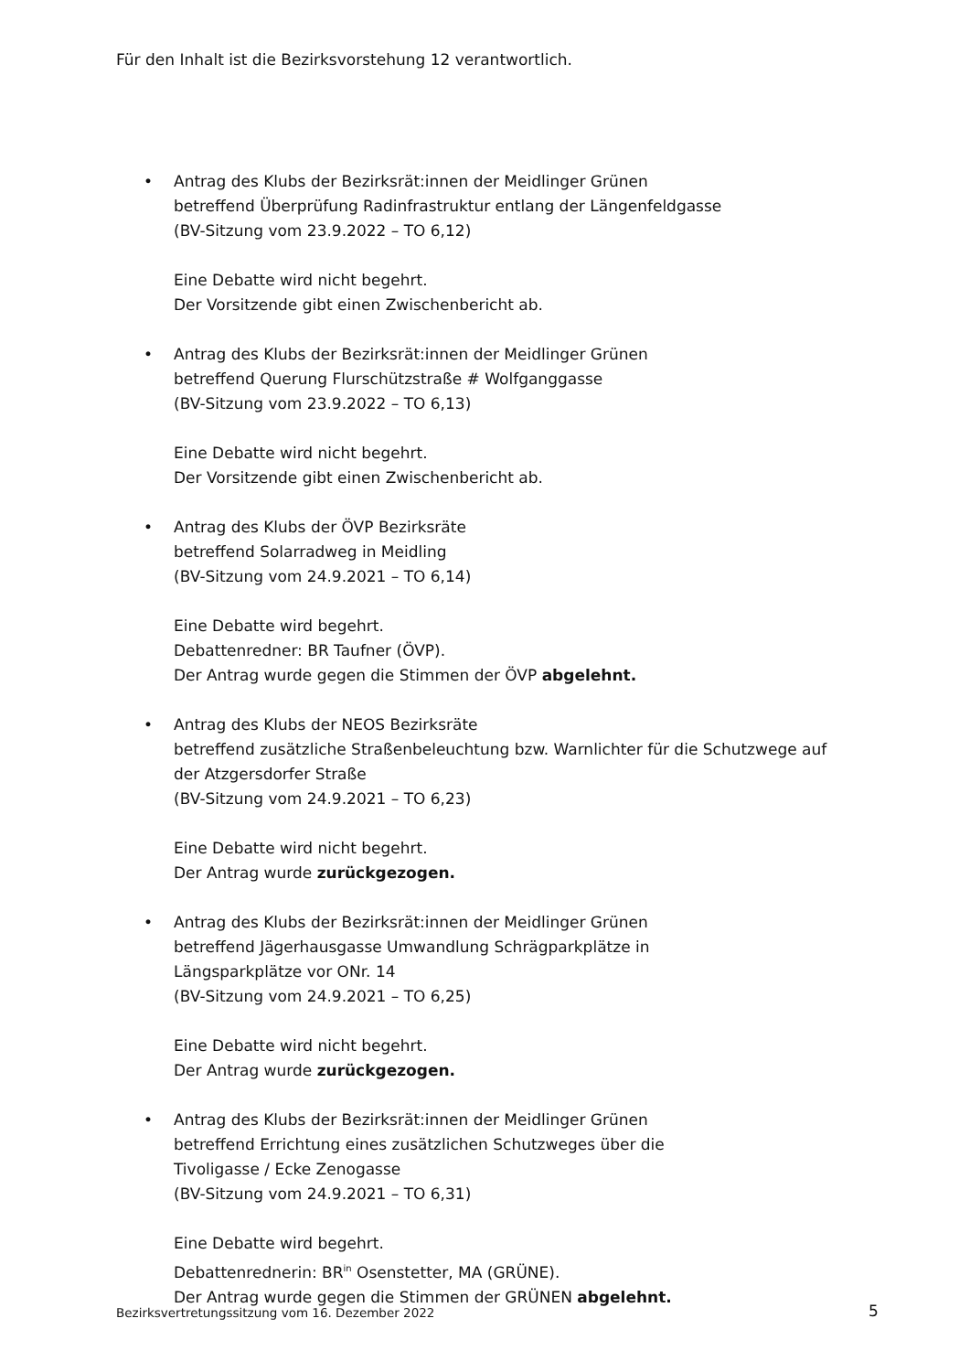Für den Inhalt ist die Bezirksvorstehung 12 verantwortlich.
•
Antrag des Klubs der Bezirksrät:innen der Meidlinger Grünen
betreffend Überprüfung Radinfrastruktur entlang der Längenfeldgasse
(BV-Sitzung vom 23.9.2022 – TO 6,12)
Eine Debatte wird nicht begehrt.
Der Vorsitzende gibt einen Zwischenbericht ab.
•
Antrag des Klubs der Bezirksrät:innen der Meidlinger Grünen
betreffend Querung Flurschützstraße # Wolfganggasse
(BV-Sitzung vom 23.9.2022 – TO 6,13)
Eine Debatte wird nicht begehrt.
Der Vorsitzende gibt einen Zwischenbericht ab.
•
Antrag des Klubs der ÖVP Bezirksräte
betreffend Solarradweg in Meidling
(BV-Sitzung vom 24.9.2021 – TO 6,14)
Eine Debatte wird begehrt.
Debattenredner: BR Taufner (ÖVP).
Der Antrag wurde gegen die Stimmen der ÖVP abgelehnt.
•
Antrag des Klubs der NEOS Bezirksräte
betreffend zusätzliche Straßenbeleuchtung bzw. Warnlichter für die Schutzwege auf der Atzgersdorfer Straße
(BV-Sitzung vom 24.9.2021 – TO 6,23)
Eine Debatte wird nicht begehrt.
Der Antrag wurde zurückgezogen.
•
Antrag des Klubs der Bezirksrät:innen der Meidlinger Grünen
betreffend Jägerhausgasse Umwandlung Schrägparkplätze in
Längsparkplätze vor ONr. 14
(BV-Sitzung vom 24.9.2021 – TO 6,25)
Eine Debatte wird nicht begehrt.
Der Antrag wurde zurückgezogen.
•
Antrag des Klubs der Bezirksrät:innen der Meidlinger Grünen
betreffend Errichtung eines zusätzlichen Schutzweges über die
Tivoligasse / Ecke Zenogasse
(BV-Sitzung vom 24.9.2021 – TO 6,31)
Eine Debatte wird begehrt.
Debattenrednerin: BR<sup>in</sup> Osenstetter, MA (GRÜNE).
Der Antrag wurde gegen die Stimmen der GRÜNEN abgelehnt.
Bezirksvertretungssitzung vom 16. Dezember 2022
5